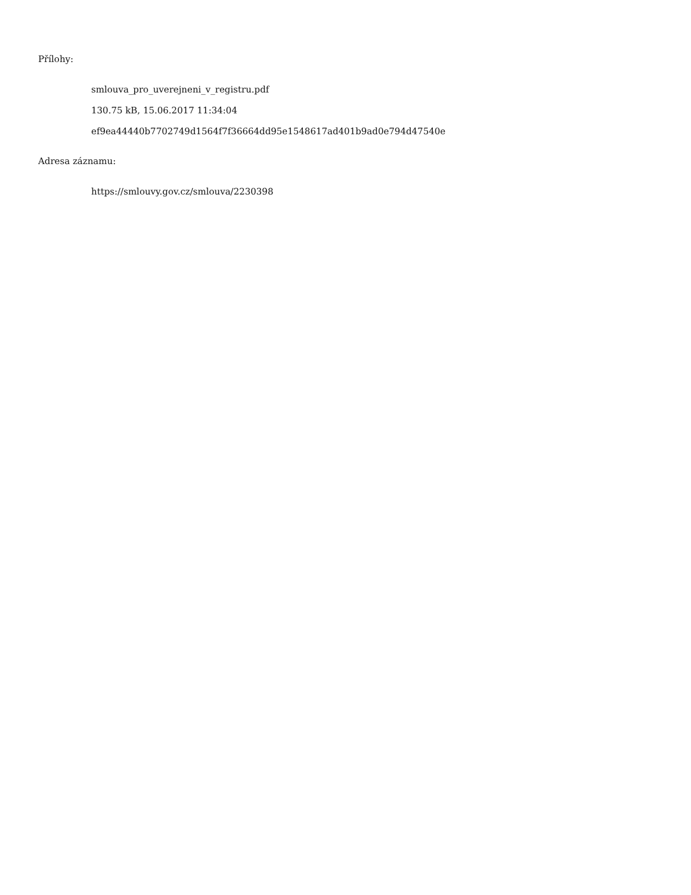Přílohy:
smlouva_pro_uverejneni_v_registru.pdf
130.75 kB, 15.06.2017 11:34:04
ef9ea44440b7702749d1564f7f36664dd95e1548617ad401b9ad0e794d47540e
Adresa záznamu:
https://smlouvy.gov.cz/smlouva/2230398